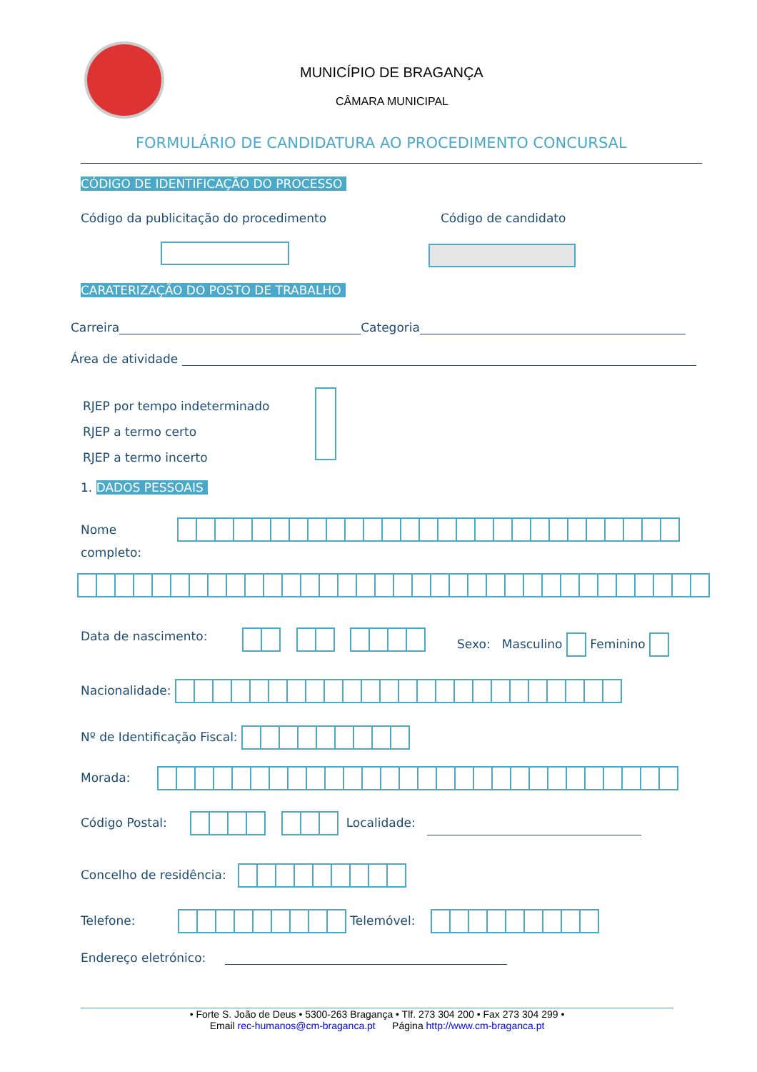MUNICÍPIO DE BRAGANÇA
CÂMARA MUNICIPAL
FORMULÁRIO DE CANDIDATURA AO PROCEDIMENTO CONCURSAL
CÓDIGO DE IDENTIFICAÇÃO DO PROCESSO
Código da publicitação do procedimento
Código de candidato
CARATERIZAÇÃO DO POSTO DE TRABALHO
Carreira Categoria
Área de atividade
RJEP por tempo indeterminado
RJEP a termo certo
RJEP a termo incerto
1. DADOS PESSOAIS
Nome
completo:
Data de nascimento:
Sexo: Masculino
Feminino
Nacionalidade:
Nº de Identificação Fiscal:
Morada:
Código Postal:
Localidade:
Concelho de residência:
Telefone:
Telemóvel:
Endereço eletrónico:
• Forte S. João de Deus • 5300-263 Bragança • Tlf. 273 304 200 • Fax 273 304 299 •
Email rec-humanos@cm-braganca.pt Página http://www.cm-braganca.pt